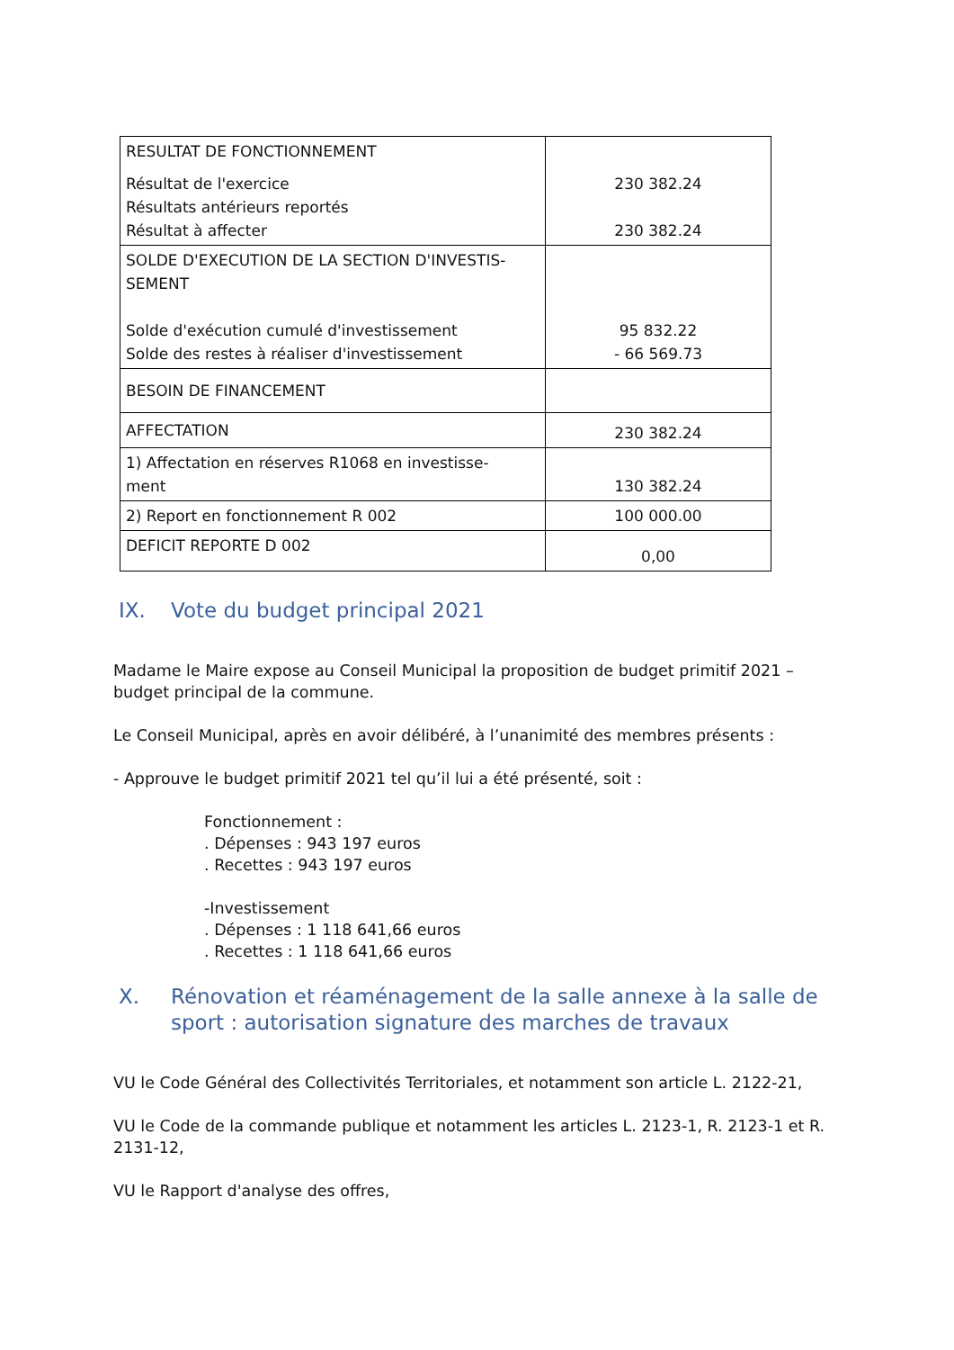| RESULTAT DE FONCTIONNEMENT Résultat de l'exercice Résultats antérieurs reportés Résultat à affecter | 230 382.24 230 382.24 |
| SOLDE D'EXECUTION DE LA SECTION D'INVESTIS- SEMENT Solde d'exécution cumulé d'investissement Solde des restes à réaliser d'investissement | 95 832.22 - 66 569.73 |
| BESOIN DE FINANCEMENT | |
| AFFECTATION | 230 382.24 |
| 1) Affectation en réserves R1068 en investisse- ment | 130 382.24 |
| 2) Report en fonctionnement R 002 | 100 000.00 |
| DEFICIT REPORTE D 002 | 0,00 |
IX. Vote du budget principal 2021
Madame le Maire expose au Conseil Municipal la proposition de budget primitif 2021 – budget principal de la commune.
Le Conseil Municipal, après en avoir délibéré, à l’unanimité des membres présents :
- Approuve le budget primitif 2021 tel qu’il lui a été présenté, soit :
Fonctionnement :
. Dépenses : 943 197 euros
. Recettes : 943 197 euros
-Investissement
. Dépenses : 1 118 641,66 euros
. Recettes : 1 118 641,66 euros
X. Rénovation et réaménagement de la salle annexe à la salle de sport : autorisation signature des marches de travaux
VU le Code Général des Collectivités Territoriales, et notamment son article L. 2122-21,
VU le Code de la commande publique et notamment les articles L. 2123-1, R. 2123-1 et R. 2131-12,
VU le Rapport d'analyse des offres,